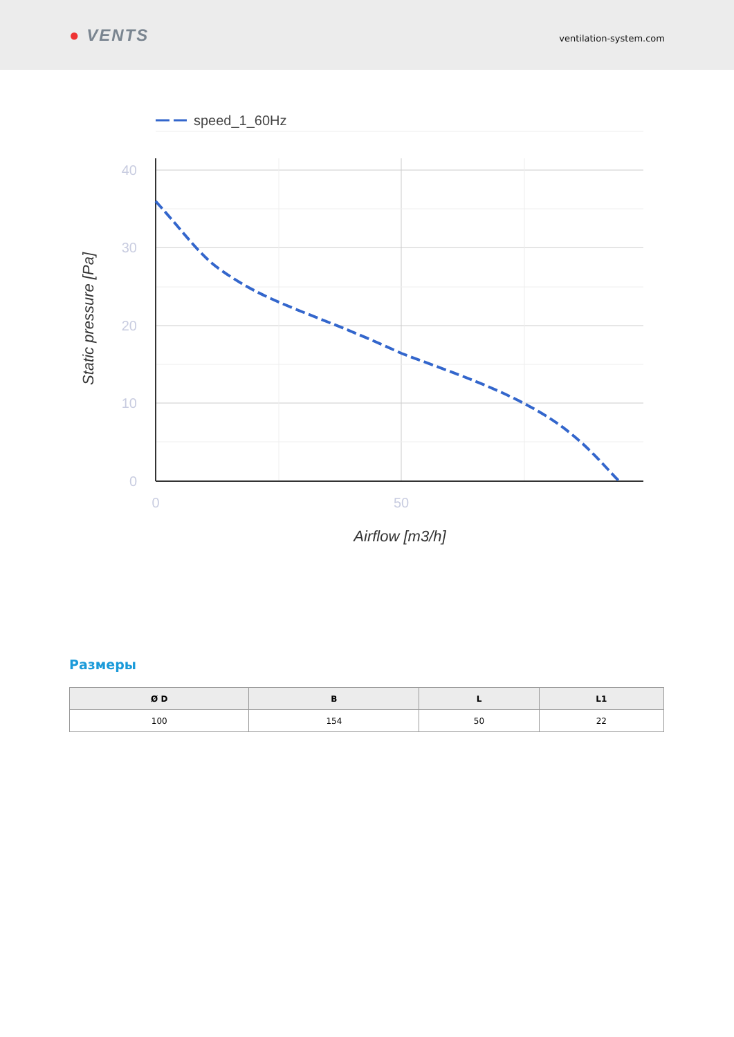● VENTS
ventilation-system.com
speed_1_60Hz
40
30
20
10
0
0
50
Airflow [m3/h]
Static pressure [Pa]
Размеры
| Ø D | B | L | L1 |
| --- | --- | --- | --- |
| 100 | 154 | 50 | 22 |